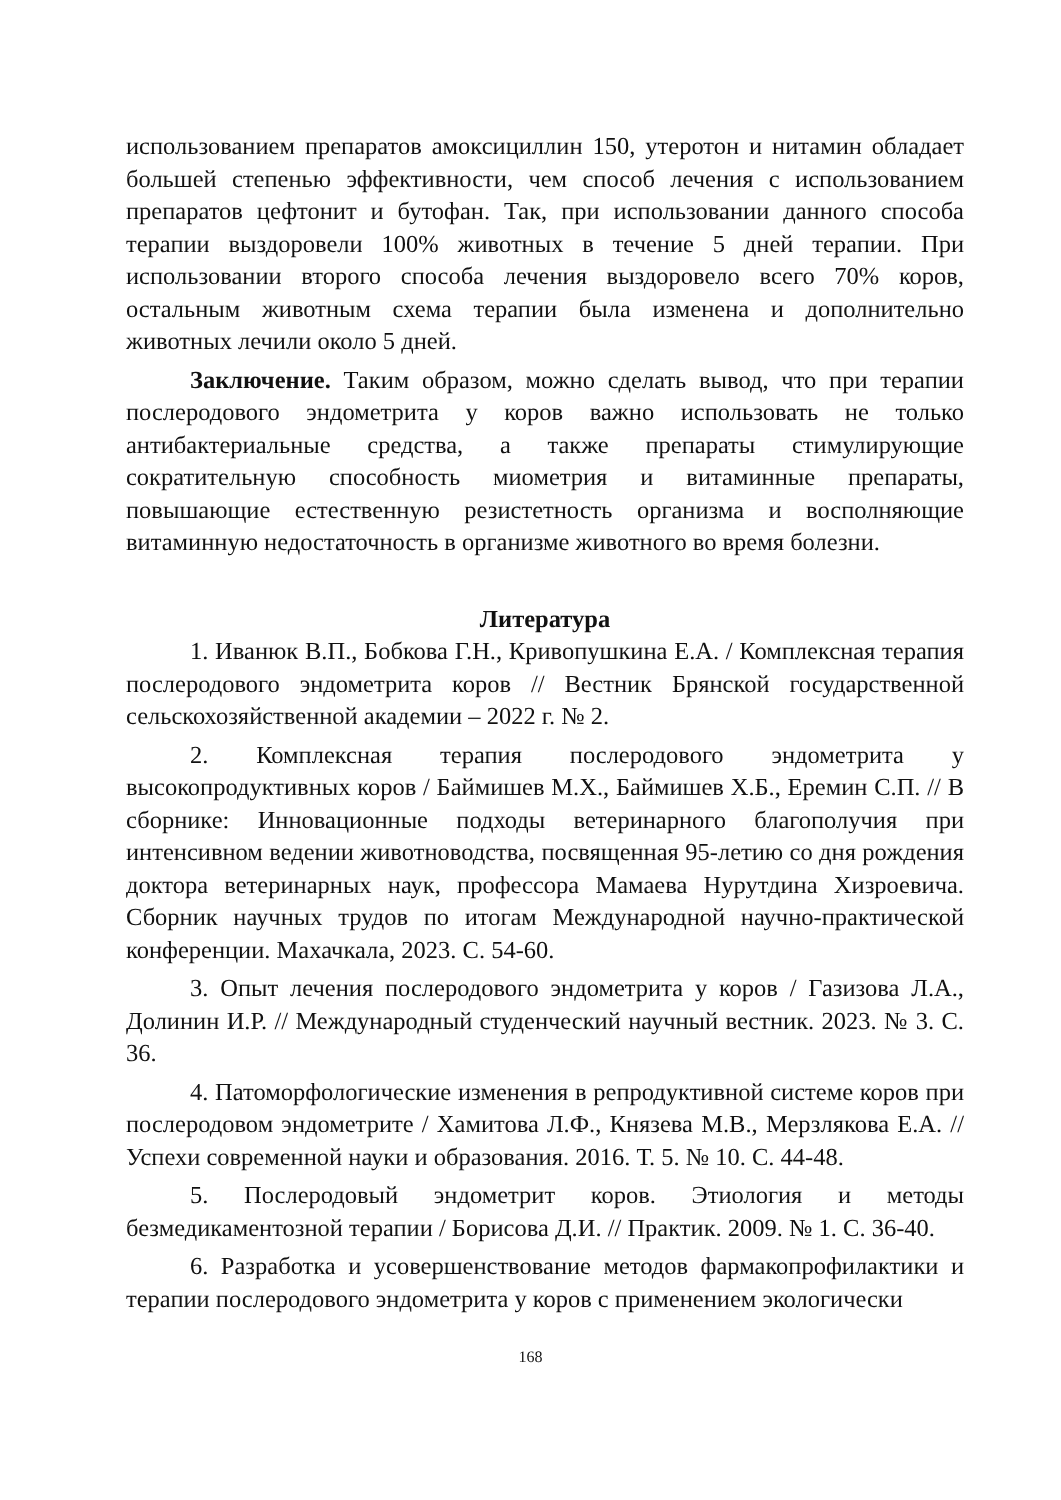использованием препаратов амоксициллин 150, утеротон и нитамин обладает большей степенью эффективности, чем способ лечения с использованием препаратов цефтонит и бутофан. Так, при использовании данного способа терапии выздоровели 100% животных в течение 5 дней терапии. При использовании второго способа лечения выздоровело всего 70% коров, остальным животным схема терапии была изменена и дополнительно животных лечили около 5 дней.
Заключение. Таким образом, можно сделать вывод, что при терапии послеродового эндометрита у коров важно использовать не только антибактериальные средства, а также препараты стимулирующие сократительную способность миометрия и витаминные препараты, повышающие естественную резистетность организма и восполняющие витаминную недостаточность в организме животного во время болезни.
Литература
1. Иванюк В.П., Бобкова Г.Н., Кривопушкина Е.А. / Комплексная терапия послеродового эндометрита коров // Вестник Брянской государственной сельскохозяйственной академии – 2022 г. № 2.
2. Комплексная терапия послеродового эндометрита у высокопродуктивных коров / Баймишев М.Х., Баймишев Х.Б., Еремин С.П. // В сборнике: Инновационные подходы ветеринарного благополучия при интенсивном ведении животноводства, посвященная 95-летию со дня рождения доктора ветеринарных наук, профессора Мамаева Нурутдина Хизроевича. Сборник научных трудов по итогам Международной научно-практической конференции. Махачкала, 2023. С. 54-60.
3. Опыт лечения послеродового эндометрита у коров / Газизова Л.А., Долинин И.Р. // Международный студенческий научный вестник. 2023. № 3. С. 36.
4. Патоморфологические изменения в репродуктивной системе коров при послеродовом эндометрите / Хамитова Л.Ф., Князева М.В., Мерзлякова Е.А. // Успехи современной науки и образования. 2016. Т. 5. № 10. С. 44-48.
5. Послеродовый эндометрит коров. Этиология и методы безмедикаментозной терапии / Борисова Д.И. // Практик. 2009. № 1. С. 36-40.
6. Разработка и усовершенствование методов фармакопрофилактики и терапии послеродового эндометрита у коров с применением экологически
168